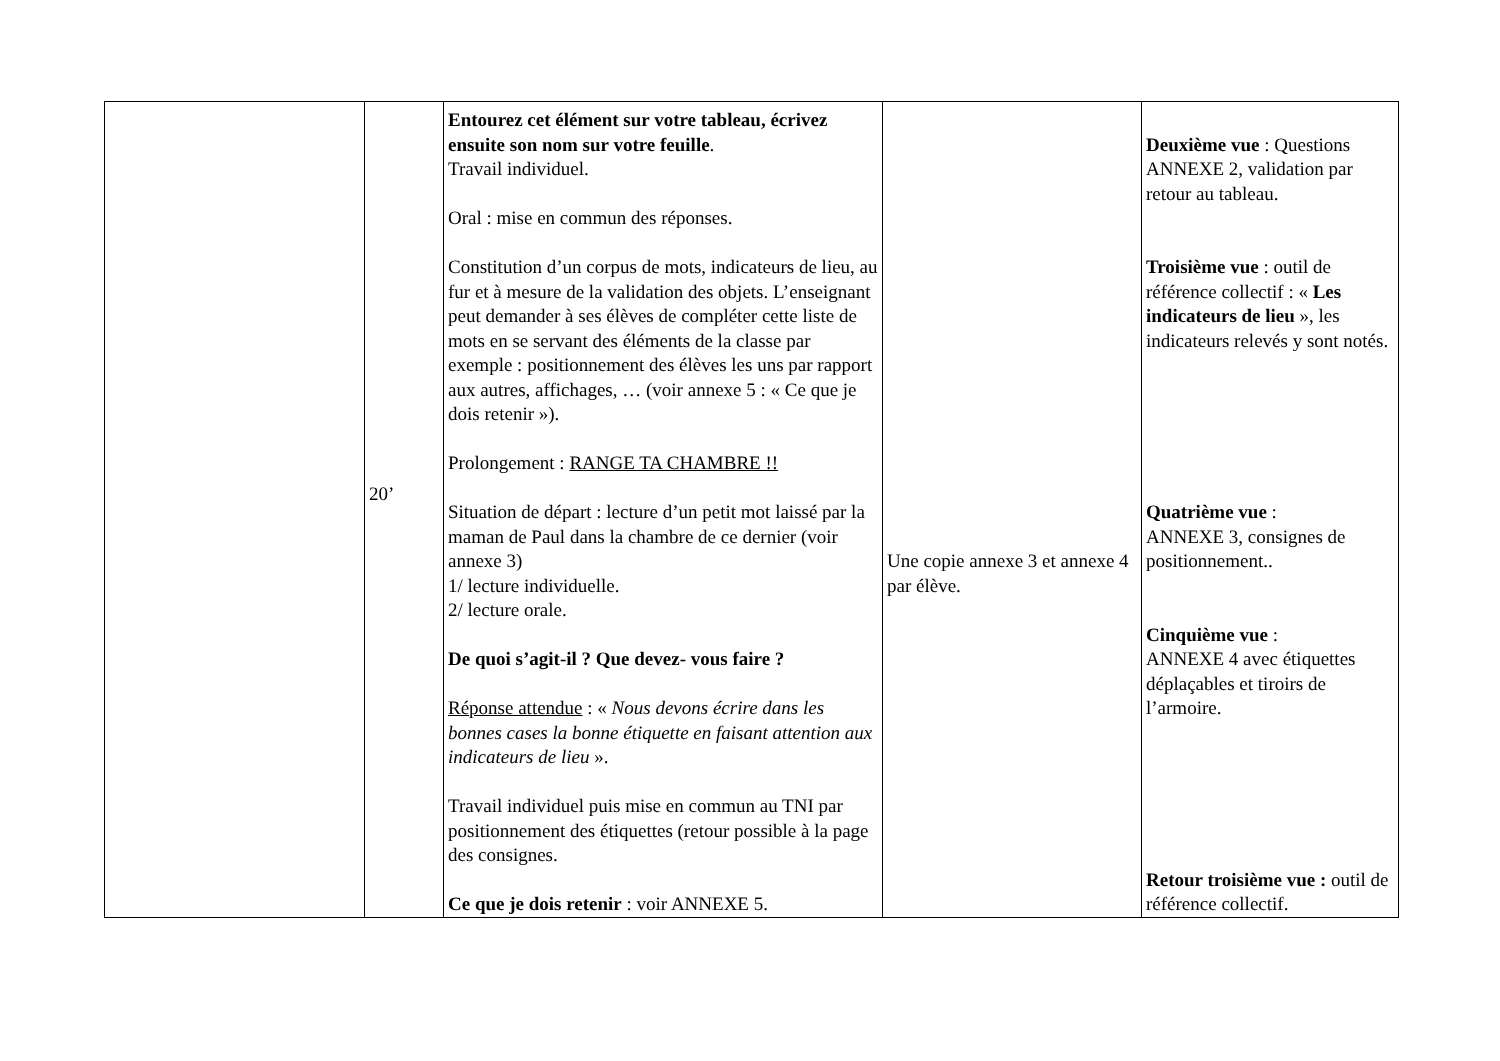| | 20’ | Entourez cet élément sur votre tableau, écrivez ensuite son nom sur votre feuille . Travail individuel. Oral : mise en commun des réponses. Constitution d’un corpus de mots, indicateurs de lieu, au fur et à mesure de la validation des objets. L’enseignant peut demander à ses élèves de compléter cette liste de mots en se servant des éléments de la classe par exemple : positionnement des élèves les uns par rapport aux autres, affichages, … (voir annexe 5 : « Ce que je dois retenir »). Prolongement : RANGE TA CHAMBRE !! Situation de départ : lecture d’un petit mot laissé par la maman de Paul dans la chambre de ce dernier (voir annexe 3) 1/ lecture individuelle. 2/ lecture orale. De quoi s’agit-il ? Que devez- vous faire ? Réponse attendue : « Nous devons écrire dans les bonnes cases la bonne étiquette en faisant attention aux indicateurs de lieu ». Travail individuel puis mise en commun au TNI par positionnement des étiquettes (retour possible à la page des consignes. Ce que je dois retenir : voir ANNEXE 5. | Une copie annexe 3 et annexe 4 par élève. | Deuxième vue : Questions ANNEXE 2, validation par retour au tableau. Troisième vue : outil de référence collectif : « Les indicateurs de lieu », les indicateurs relevés y sont notés. Quatrième vue : ANNEXE 3, consignes de positionnement.. Cinquième vue : ANNEXE 4 avec étiquettes déplaçables et tiroirs de l’armoire. Retour troisième vue : outil de référence collectif. |